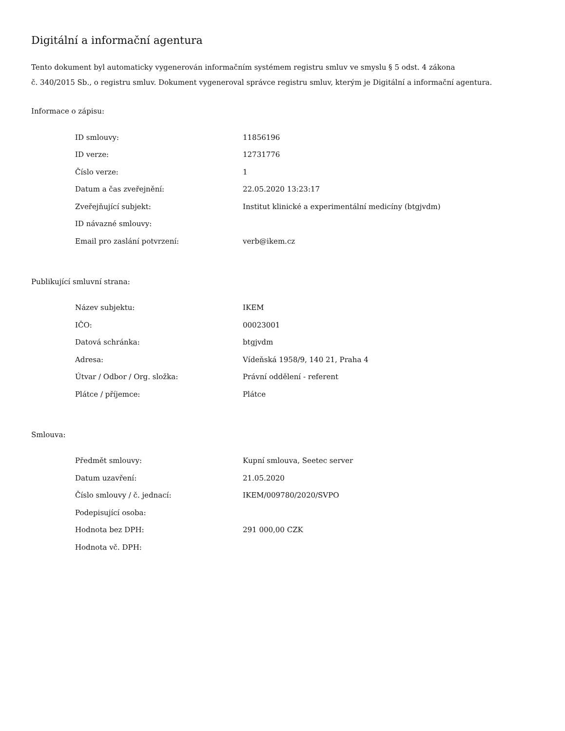Digitální a informační agentura
Tento dokument byl automaticky vygenerován informačním systémem registru smluv ve smyslu § 5 odst. 4 zákona
č. 340/2015 Sb., o registru smluv. Dokument vygeneroval správce registru smluv, kterým je Digitální a informační agentura.
Informace o zápisu:
| ID smlouvy: | 11856196 |
| ID verze: | 12731776 |
| Číslo verze: | 1 |
| Datum a čas zveřejnění: | 22.05.2020 13:23:17 |
| Zveřejňující subjekt: | Institut klinické a experimentální medicíny (btgjvdm) |
| ID návazné smlouvy: | |
| Email pro zaslání potvrzení: | verb@ikem.cz |
Publikující smluvní strana:
| Název subjektu: | IKEM |
| IČO: | 00023001 |
| Datová schránka: | btgjvdm |
| Adresa: | Vídeňská 1958/9, 140 21, Praha 4 |
| Útvar / Odbor / Org. složka: | Právní oddělení - referent |
| Plátce / příjemce: | Plátce |
Smlouva:
| Předmět smlouvy: | Kupní smlouva, Seetec server |
| Datum uzavření: | 21.05.2020 |
| Číslo smlouvy / č. jednací: | IKEM/009780/2020/SVPO |
| Podepisující osoba: | |
| Hodnota bez DPH: | 291 000,00 CZK |
| Hodnota vč. DPH: | |